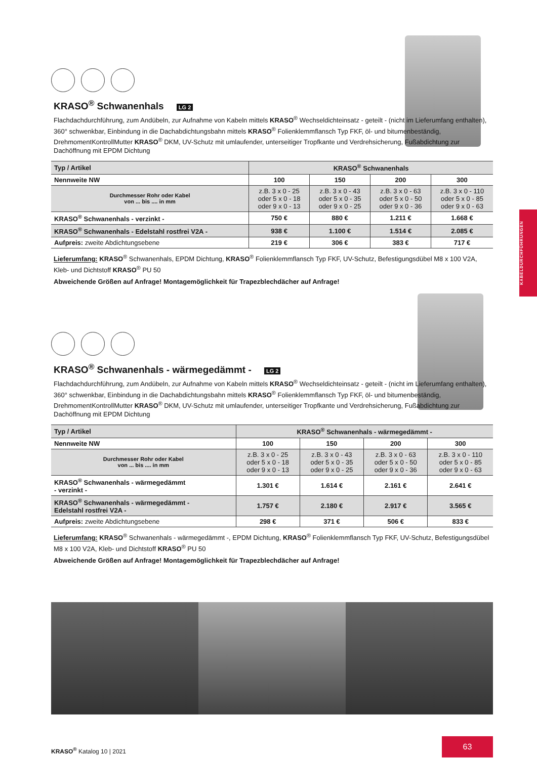KRASO<sup>®</sup> Schwanenhals LG 2
Flachdachdurchführung, zum Andübeln, zur Aufnahme von Kabeln mittels KRASO<sup>®</sup> Wechseldichteinsatz - geteilt - (nicht im Lieferumfang enthalten), 360° schwenkbar, Einbindung in die Dachabdichtungsbahn mittels KRASO<sup>®</sup> Folienklemmflansch Typ FKF, öl- und bitumenbeständig, DrehmomentKontrollMutter KRASO<sup>®</sup> DKM, UV-Schutz mit umlaufender, unterseitiger Tropfkante und Verdrehsicherung, Fußabdichtung zur Dachöffnung mit EPDM Dichtung
| Typ / Artikel | KRASO<sup>®</sup> Schwanenhals | | | |
| --- | --- | --- | --- | --- |
| Nennweite NW | 100 | 150 | 200 | 300 |
| Durchmesser Rohr oder Kabel von ... bis .... in mm | z.B. 3 x 0 - 25 oder 5 x 0 - 18 oder 9 x 0 - 13 | z.B. 3 x 0 - 43 oder 5 x 0 - 35 oder 9 x 0 - 25 | z.B. 3 x 0 - 63 oder 5 x 0 - 50 oder 9 x 0 - 36 | z.B. 3 x 0 - 110 oder 5 x 0 - 85 oder 9 x 0 - 63 |
| KRASO<sup>®</sup> Schwanenhals - verzinkt - | 750 € | 880 € | 1.211 € | 1.668 € |
| KRASO<sup>®</sup> Schwanenhals - Edelstahl rostfrei V2A - | 938 € | 1.100 € | 1.514 € | 2.085 € |
| Aufpreis: zweite Abdichtungsebene | 219 € | 306 € | 383 € | 717 € |
Lieferumfang: KRASO<sup>®</sup> Schwanenhals, EPDM Dichtung, KRASO<sup>®</sup> Folienklemmflansch Typ FKF, UV-Schutz, Befestigungsdübel M8 x 100 V2A, Kleb- und Dichtstoff KRASO<sup>®</sup> PU 50
Abweichende Größen auf Anfrage! Montagemöglichkeit für Trapezblechdächer auf Anfrage!
KRASO<sup>®</sup> Schwanenhals - wärmegedämmt - LG 2
Flachdachdurchführung, zum Andübeln, zur Aufnahme von Kabeln mittels KRASO<sup>®</sup> Wechseldichteinsatz - geteilt - (nicht im Lieferumfang enthalten), 360° schwenkbar, Einbindung in die Dachabdichtungsbahn mittels KRASO<sup>®</sup> Folienklemmflansch Typ FKF, öl- und bitumenbeständig, DrehmomentKontrollMutter KRASO<sup>®</sup> DKM, UV-Schutz mit umlaufender, unterseitiger Tropfkante und Verdrehsicherung, Fußabdichtung zur Dachöffnung mit EPDM Dichtung
| Typ / Artikel | KRASO<sup>®</sup> Schwanenhals - wärmegedämmt - | | | |
| --- | --- | --- | --- | --- |
| Nennweite NW | 100 | 150 | 200 | 300 |
| Durchmesser Rohr oder Kabel von ... bis .... in mm | z.B. 3 x 0 - 25 oder 5 x 0 - 18 oder 9 x 0 - 13 | z.B. 3 x 0 - 43 oder 5 x 0 - 35 oder 9 x 0 - 25 | z.B. 3 x 0 - 63 oder 5 x 0 - 50 oder 9 x 0 - 36 | z.B. 3 x 0 - 110 oder 5 x 0 - 85 oder 9 x 0 - 63 |
| KRASO<sup>®</sup> Schwanenhals - wärmegedämmt - verzinkt - | 1.301 € | 1.614 € | 2.161 € | 2.641 € |
| KRASO<sup>®</sup> Schwanenhals - wärmegedämmt - Edelstahl rostfrei V2A - | 1.757 € | 2.180 € | 2.917 € | 3.565 € |
| Aufpreis: zweite Abdichtungsebene | 298 € | 371 € | 506 € | 833 € |
Lieferumfang: KRASO<sup>®</sup> Schwanenhals - wärmegedämmt -, EPDM Dichtung, KRASO<sup>®</sup> Folienklemmflansch Typ FKF, UV-Schutz, Befestigungsdübel M8 x 100 V2A, Kleb- und Dichtstoff KRASO<sup>®</sup> PU 50
Abweichende Größen auf Anfrage! Montagemöglichkeit für Trapezblechdächer auf Anfrage!
KABELDURCHFÜHRUNGEN
KRASO<sup>®</sup> Katalog 10 | 2021
63